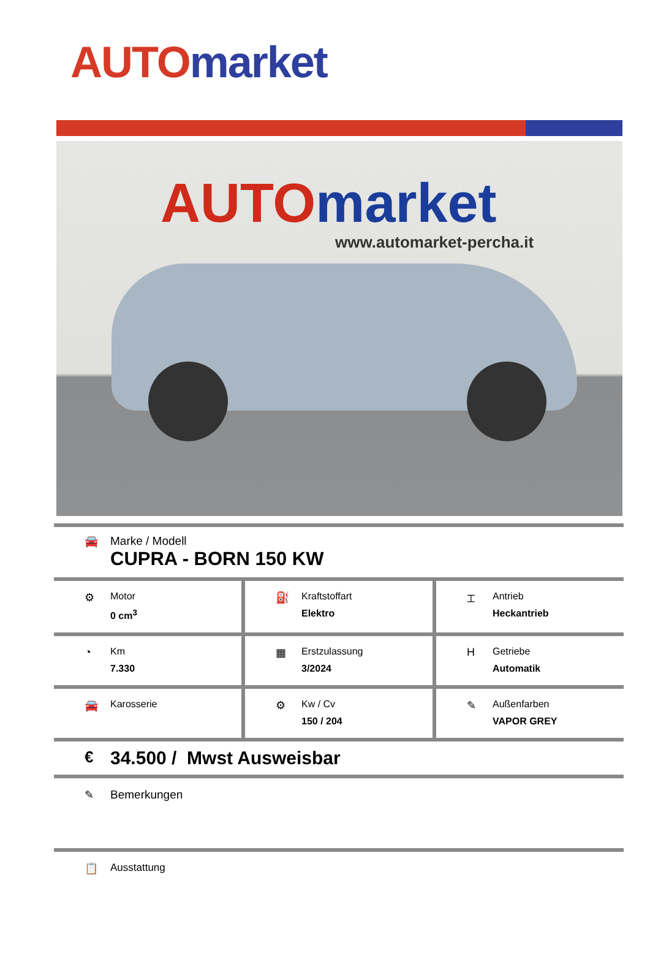AUTO market
AUTO market
www.automarket-percha.it
🚘 Marke / Modell
CUPRA - BORN 150 KW
⚙ Motor
0 cm<sup>3</sup>
⛽ Kraftstoffart
Elektro
⌶ Antrieb
Heckantrieb
◔ Km
7.330
▦ Erstzulassung
3/2024
H Getriebe
Automatik
🚘 Karosserie ⚙ Kw / Cv
150 / 204
✎ Außenfarben
VAPOR GREY
€
34.500 / Mwst Ausweisbar
✎ Bemerkungen
📋 Ausstattung